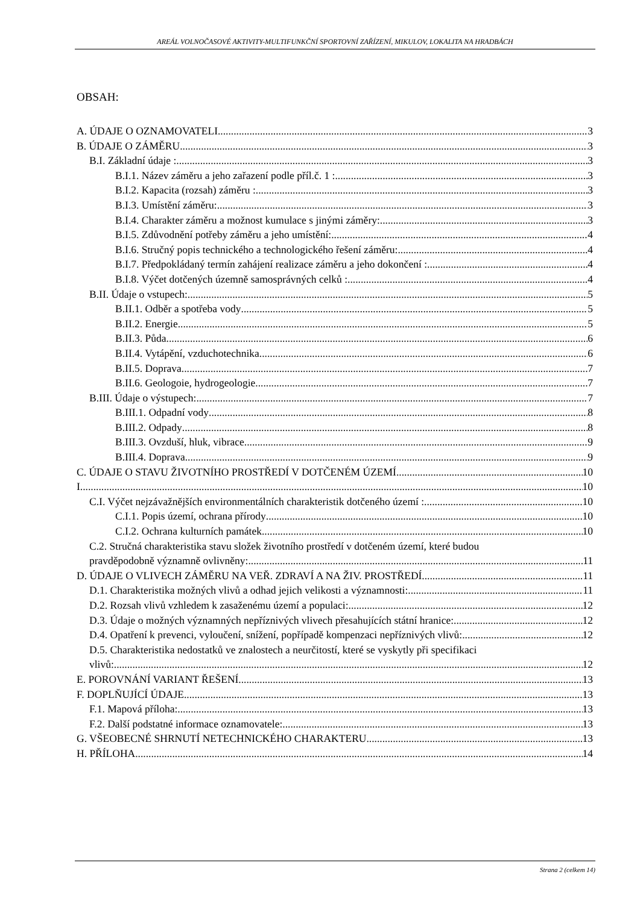AREÁL VOLNOČASOVÉ AKTIVITY-MULTIFUNKČNÍ SPORTOVNÍ ZAŘÍZENÍ, MIKULOV, LOKALITA NA HRADBÁCH
OBSAH:
A. ÚDAJE O OZNAMOVATELI 3
B. ÚDAJE O ZÁMĚRU 3
B.I. Základní údaje : 3
B.I.1. Název záměru a jeho zařazení podle příl.č. 1 : 3
B.I.2. Kapacita (rozsah) záměru : 3
B.I.3. Umístění záměru: 3
B.I.4. Charakter záměru a možnost kumulace s jinými záměry: 3
B.I.5. Zdůvodnění potřeby záměru a jeho umístění: 4
B.I.6. Stručný popis technického a technologického řešení záměru: 4
B.I.7. Předpokládaný termín zahájení realizace záměru a jeho dokončení : 4
B.I.8. Výčet dotčených územně samosprávných celků : 4
B.II. Údaje o vstupech: 5
B.II.1. Odběr a spotřeba vody 5
B.II.2. Energie 5
B.II.3. Půda 6
B.II.4. Vytápění, vzduchotechnika 6
B.II.5. Doprava 7
B.II.6. Geologoie, hydrogeologie 7
B.III. Údaje o výstupech: 7
B.III.1. Odpadní vody 8
B.III.2. Odpady 8
B.III.3. Ovzduší, hluk, vibrace 9
B.III.4. Doprava 9
C. ÚDAJE O STAVU ŽIVOTNÍHO PROSTŘEDÍ V DOTČENÉM ÚZEMÍ 10
I 10
C.I. Výčet nejzávažnějších environmentálních charakteristik dotčeného území : 10
C.I.1. Popis území, ochrana přírody 10
C.I.2. Ochrana kulturních památek 10
C.2. Stručná charakteristika stavu složek životního prostředí v dotčeném území, které budou
pravděpodobně významně ovlivněny: 11
D. ÚDAJE O VLIVECH ZÁMĚRU NA VEŘ. ZDRAVÍ A NA ŽIV. PROSTŘEDÍ 11
D.1. Charakteristika možných vlivů a odhad jejich velikosti a významnosti: 11
D.2. Rozsah vlivů vzhledem k zasaženému území a populaci: 12
D.3. Údaje o možných významných nepříznivých vlivech přesahujících státní hranice: 12
D.4. Opatření k prevenci, vyloučení, snížení, popřípadě kompenzaci nepříznivých vlivů: 12
D.5. Charakteristika nedostatků ve znalostech a neurčitostí, které se vyskytly při specifikaci
vlivů: 12
E. POROVNÁNÍ VARIANT ŘEŠENÍ 13
F. DOPLŇUJÍCÍ ÚDAJE 13
F.1. Mapová příloha: 13
F.2. Další podstatné informace oznamovatele: 13
G. VŠEOBECNÉ SHRNUTÍ NETECHNICKÉHO CHARAKTERU 13
H. PŘÍLOHA 14
Strana 2 (celkem 14)